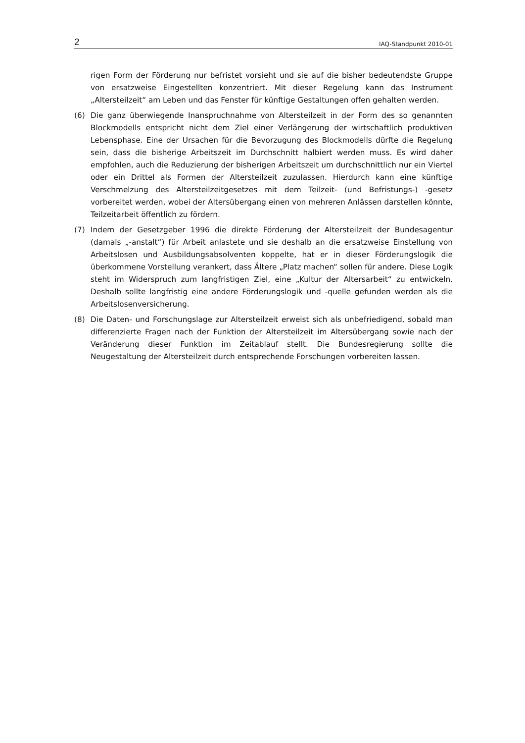2 IAQ-Standpunkt 2010-01
rigen Form der Förderung nur befristet vorsieht und sie auf die bisher bedeutendste Gruppe von ersatzweise Eingestellten konzentriert. Mit dieser Regelung kann das Instrument „Altersteilzeit“ am Leben und das Fenster für künftige Gestaltungen offen gehalten werden.
(6) Die ganz überwiegende Inanspruchnahme von Altersteilzeit in der Form des so genannten Blockmodells entspricht nicht dem Ziel einer Verlängerung der wirtschaftlich produktiven Lebensphase. Eine der Ursachen für die Bevorzugung des Blockmodells dürfte die Regelung sein, dass die bisherige Arbeitszeit im Durchschnitt halbiert werden muss. Es wird daher empfohlen, auch die Reduzierung der bisherigen Arbeitszeit um durchschnittlich nur ein Viertel oder ein Drittel als Formen der Altersteilzeit zuzulassen. Hierdurch kann eine künftige Verschmelzung des Altersteilzeitgesetzes mit dem Teilzeit- (und Befristungs-) -gesetz vorbereitet werden, wobei der Altersübergang einen von mehreren Anlässen darstellen könnte, Teilzeitarbeit öffentlich zu fördern.
(7) Indem der Gesetzgeber 1996 die direkte Förderung der Altersteilzeit der Bundesagentur (damals „-anstalt“) für Arbeit anlastete und sie deshalb an die ersatzweise Einstellung von Arbeitslosen und Ausbildungsabsolventen koppelte, hat er in dieser Förderungslogik die überkommene Vorstellung verankert, dass Ältere „Platz machen“ sollen für andere. Diese Logik steht im Widerspruch zum langfristigen Ziel, eine „Kultur der Altersarbeit“ zu entwickeln. Deshalb sollte langfristig eine andere Förderungslogik und -quelle gefunden werden als die Arbeitslosenversicherung.
(8) Die Daten- und Forschungslage zur Altersteilzeit erweist sich als unbefriedigend, sobald man differenzierte Fragen nach der Funktion der Altersteilzeit im Altersübergang sowie nach der Veränderung dieser Funktion im Zeitablauf stellt. Die Bundesregierung sollte die Neugestaltung der Altersteilzeit durch entsprechende Forschungen vorbereiten lassen.